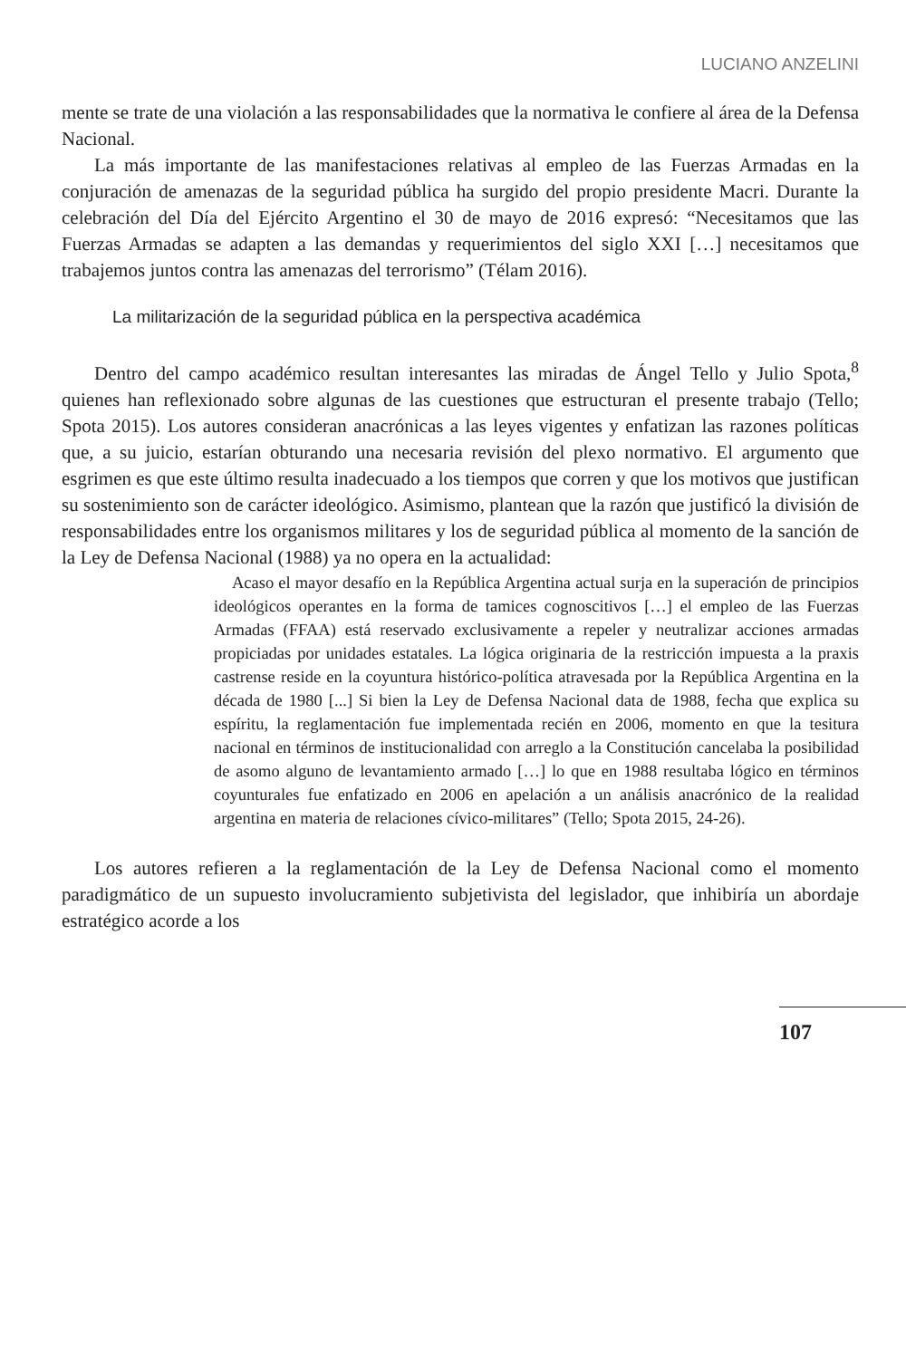LUCIANO ANZELINI
mente se trate de una violación a las responsabilidades que la normativa le confiere al área de la Defensa Nacional.
La más importante de las manifestaciones relativas al empleo de las Fuerzas Armadas en la conjuración de amenazas de la seguridad pública ha surgido del propio presidente Macri. Durante la celebración del Día del Ejército Argentino el 30 de mayo de 2016 expresó: “Necesitamos que las Fuerzas Armadas se adapten a las demandas y requerimientos del siglo XXI […] necesitamos que trabajemos juntos contra las amenazas del terrorismo” (Télam 2016).
La militarización de la seguridad pública en la perspectiva académica
Dentro del campo académico resultan interesantes las miradas de Ángel Tello y Julio Spota,<sup>8</sup> quienes han reflexionado sobre algunas de las cuestiones que estructuran el presente trabajo (Tello; Spota 2015). Los autores consideran anacrónicas a las leyes vigentes y enfatizan las razones políticas que, a su juicio, estarían obturando una necesaria revisión del plexo normativo. El argumento que esgrimen es que este último resulta inadecuado a los tiempos que corren y que los motivos que justifican su sostenimiento son de carácter ideológico. Asimismo, plantean que la razón que justificó la división de responsabilidades entre los organismos militares y los de seguridad pública al momento de la sanción de la Ley de Defensa Nacional (1988) ya no opera en la actualidad:
Acaso el mayor desafío en la República Argentina actual surja en la superación de principios ideológicos operantes en la forma de tamices cognoscitivos […] el empleo de las Fuerzas Armadas (FFAA) está reservado exclusivamente a repeler y neutralizar acciones armadas propiciadas por unidades estatales. La lógica originaria de la restricción impuesta a la praxis castrense reside en la coyuntura histórico-política atravesada por la República Argentina en la década de 1980 [...] Si bien la Ley de Defensa Nacional data de 1988, fecha que explica su espíritu, la reglamentación fue implementada recién en 2006, momento en que la tesitura nacional en términos de institucionalidad con arreglo a la Constitución cancelaba la posibilidad de asomo alguno de levantamiento armado […] lo que en 1988 resultaba lógico en términos coyunturales fue enfatizado en 2006 en apelación a un análisis anacrónico de la realidad argentina en materia de relaciones cívico-militares” (Tello; Spota 2015, 24-26).
Los autores refieren a la reglamentación de la Ley de Defensa Nacional como el momento paradigmático de un supuesto involucramiento subjetivista del legislador, que inhibiría un abordaje estratégico acorde a los
107